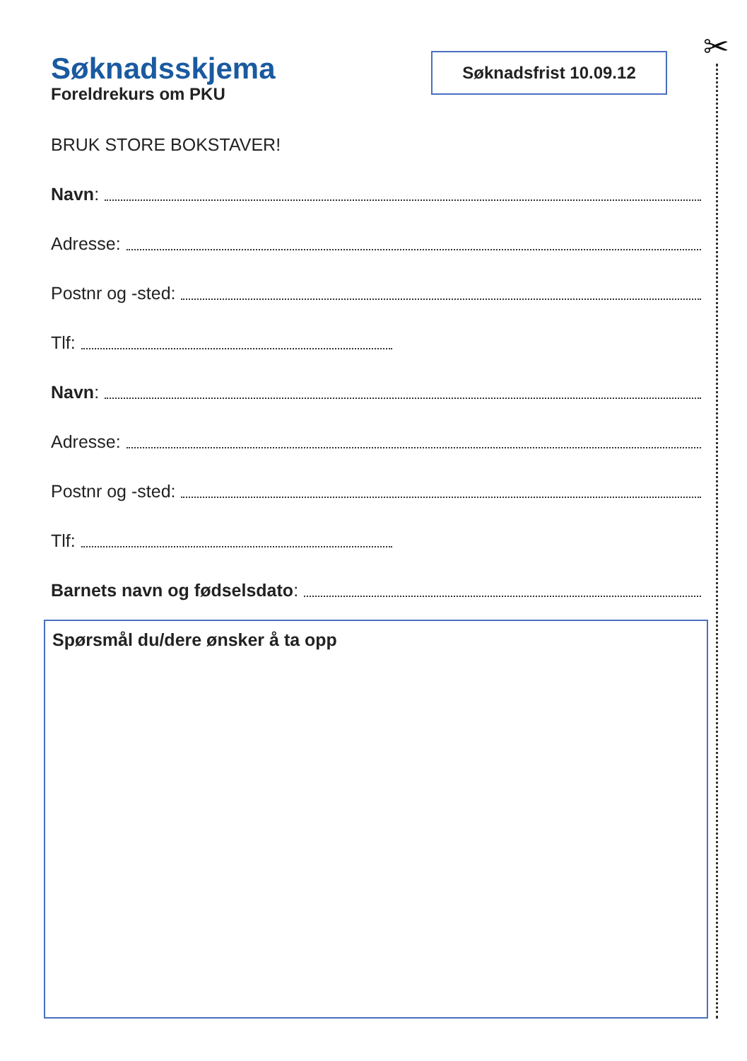✂
Søknadsskjema
Foreldrekurs om PKU
Søknadsfrist 10.09.12
BRUK STORE BOKSTAVER!
Navn:
Adresse:
Postnr og -sted:
Tlf:
Navn:
Adresse:
Postnr og -sted:
Tlf:
Barnets navn og fødselsdato:
Spørsmål du/dere ønsker å ta opp